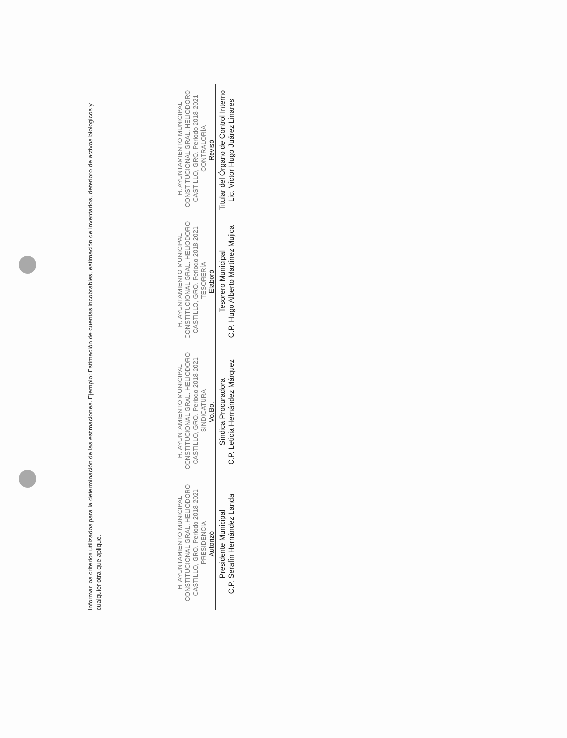Informar los criterios utilizados para la determinación de las estimaciones. Ejemplo: Estimación de cuentas incobrables, estimación de inventarios, deterioro de activos biologicos y cualquier otra que aplique.
H. AYUNTAMIENTO MUNICIPAL CONSTITUCIONAL GRAL. HELIODORO CASTILLO, GRO. Periodo 2018-2021 PRESIDENCIA
Autorizó
Presidente Municipal
C.P. Serafín Hernández Landa
H. AYUNTAMIENTO MUNICIPAL CONSTITUCIONAL GRAL. HELIODORO CASTILLO, GRO. Periodo 2018-2021 SINDICATURA
Vo.Bo.
Síndica Procuradora
C.P. Leticia Hernández Márquez
H. AYUNTAMIENTO MUNICIPAL CONSTITUCIONAL GRAL. HELIODORO CASTILLO, GRO. Periodo 2018-2021 TESORERÍA
Elaboró
Tesorero Municipal
C.P. Hugo Alberto Martínez Mujica
H. AYUNTAMIENTO MUNICIPAL CONSTITUCIONAL GRAL. HELIODORO CASTILLO, GRO. Periodo 2018-2021 CONTRALORÍA
Revisó
Titular del Órgano de Control Interno
Lic. Víctor Hugo Juárez Linares